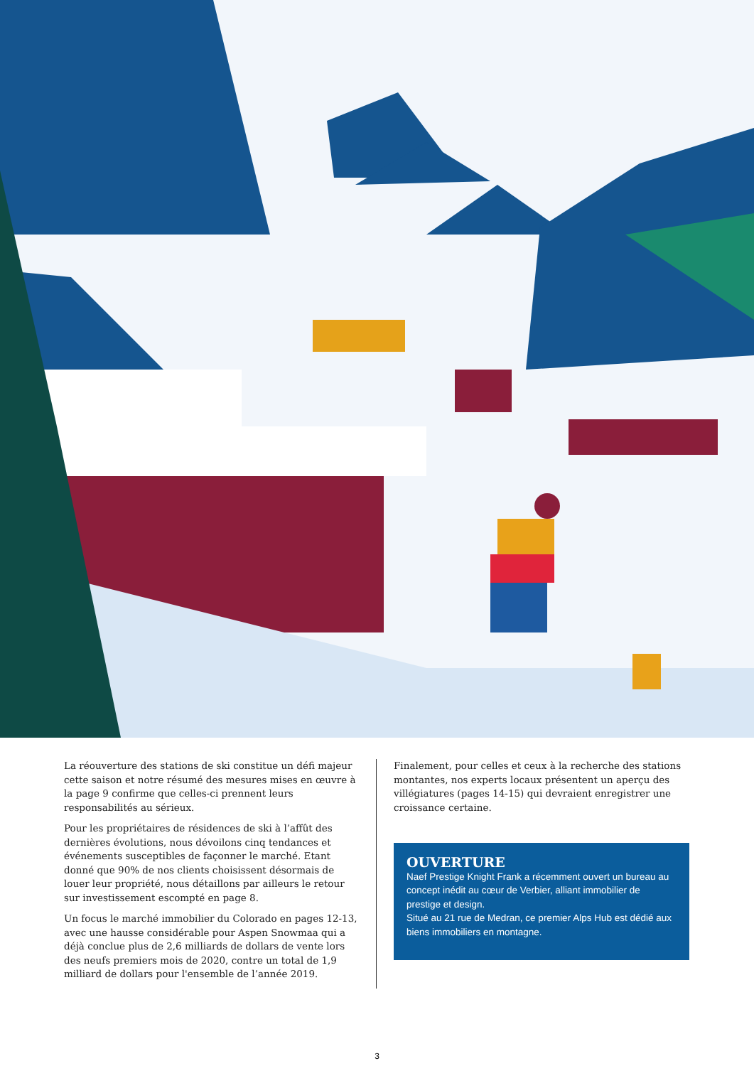La réouverture des stations de ski constitue un défi majeur cette saison et notre résumé des mesures mises en œuvre à la page 9 confirme que celles-ci prennent leurs responsabilités au sérieux.
Pour les propriétaires de résidences de ski à l’affût des dernières évolutions, nous dévoilons cinq tendances et événements susceptibles de façonner le marché. Etant donné que 90% de nos clients choisissent désormais de louer leur propriété, nous détaillons par ailleurs le retour sur investissement escompté en page 8.
Un focus le marché immobilier du Colorado en pages 12-13, avec une hausse considérable pour Aspen Snowmaa qui a déjà conclue plus de 2,6 milliards de dollars de vente lors des neufs premiers mois de 2020, contre un total de 1,9 milliard de dollars pour l'ensemble de l’année 2019.
Finalement, pour celles et ceux à la recherche des stations montantes, nos experts locaux présentent un aperçu des villégiatures (pages 14-15) qui devraient enregistrer une croissance certaine.
OUVERTURE
Naef Prestige Knight Frank a récemment ouvert un bureau au concept inédit au cœur de Verbier, alliant immobilier de prestige et design.
Situé au 21 rue de Medran, ce premier Alps Hub est dédié aux biens immobiliers en montagne.
3